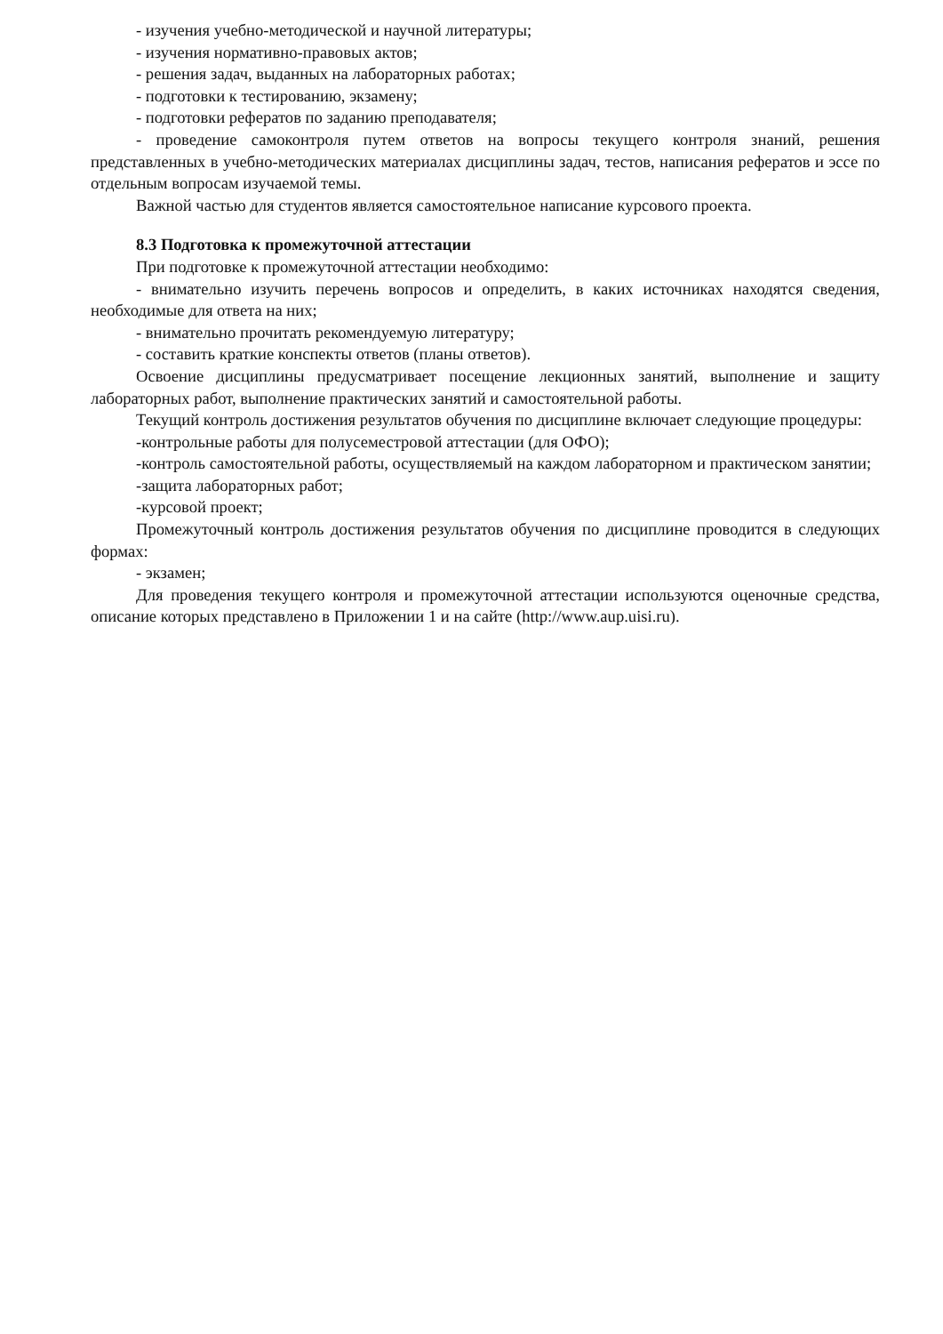- изучения учебно-методической и научной литературы;
- изучения нормативно-правовых актов;
- решения задач, выданных на лабораторных работах;
- подготовки к тестированию, экзамену;
- подготовки рефератов по заданию преподавателя;
- проведение самоконтроля путем ответов на вопросы текущего контроля знаний, решения представленных в учебно-методических материалах дисциплины задач, тестов, написания рефератов и эссе по отдельным вопросам изучаемой темы.
Важной частью для студентов является самостоятельное написание курсового проекта.
8.3 Подготовка к промежуточной аттестации
При подготовке к промежуточной аттестации необходимо:
- внимательно изучить перечень вопросов и определить, в каких источниках находятся сведения, необходимые для ответа на них;
- внимательно прочитать рекомендуемую литературу;
- составить краткие конспекты ответов (планы ответов).
Освоение дисциплины предусматривает посещение лекционных занятий, выполнение и защиту лабораторных работ, выполнение практических занятий и самостоятельной работы.
Текущий контроль достижения результатов обучения по дисциплине включает следующие процедуры:
-контрольные работы для полусеместровой аттестации (для ОФО);
-контроль самостоятельной работы, осуществляемый на каждом лабораторном и практическом занятии;
-защита лабораторных работ;
-курсовой проект;
Промежуточный контроль достижения результатов обучения по дисциплине проводится в следующих формах:
- экзамен;
Для проведения текущего контроля и промежуточной аттестации используются оценочные средства, описание которых представлено в Приложении 1 и на сайте (http://www.aup.uisi.ru).